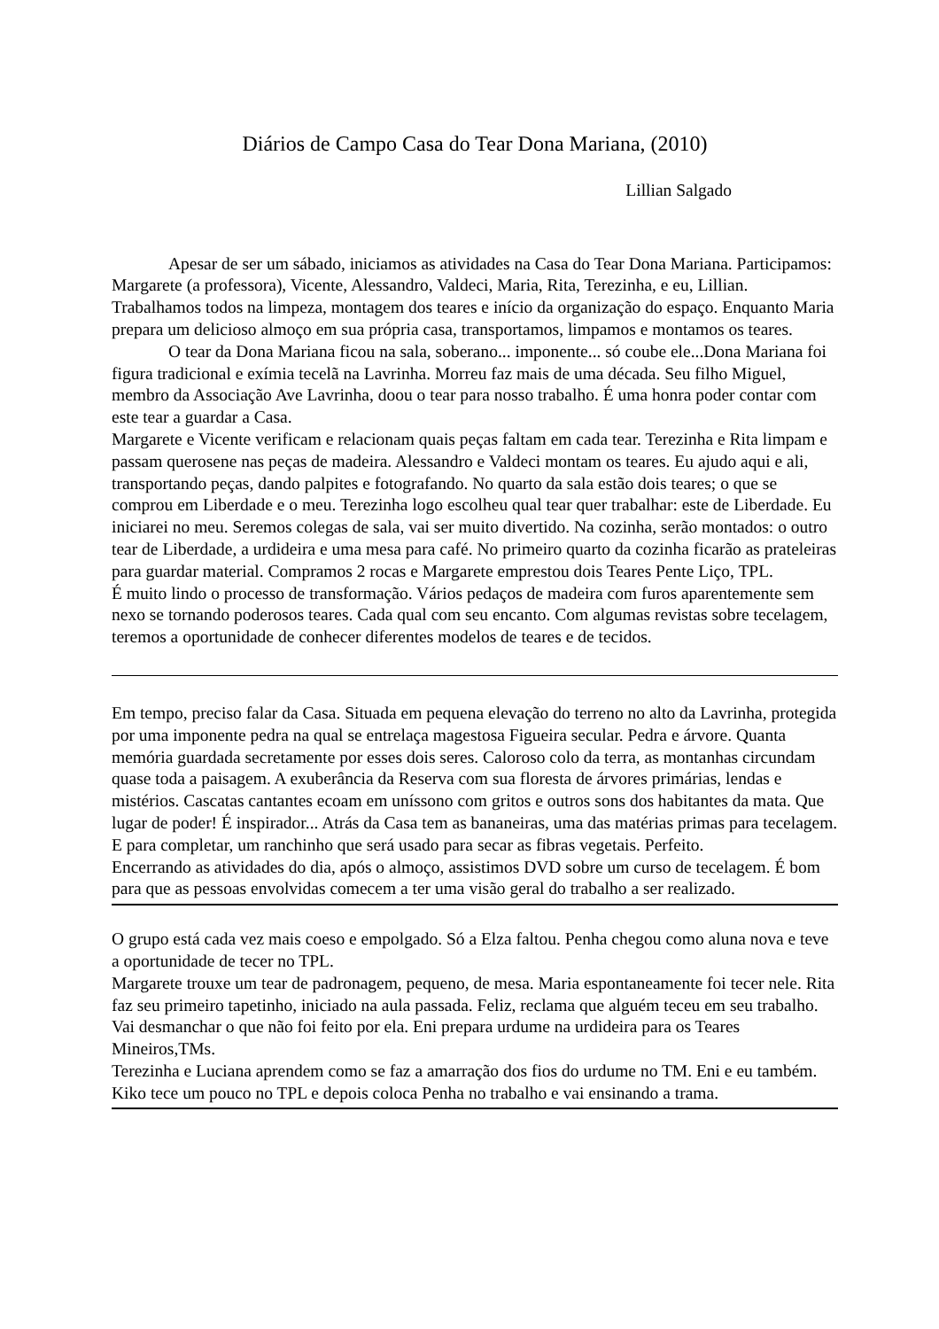Diários de Campo Casa do Tear Dona Mariana, (2010)
Lillian Salgado
Apesar de ser um sábado, iniciamos as atividades na Casa do Tear Dona Mariana. Participamos: Margarete (a professora), Vicente, Alessandro, Valdeci, Maria, Rita, Terezinha, e eu, Lillian. Trabalhamos todos na limpeza, montagem dos teares e início da organização do espaço. Enquanto Maria prepara um delicioso almoço em sua própria casa, transportamos, limpamos e montamos os teares.
O tear da Dona Mariana ficou na sala, soberano... imponente... só coube ele...Dona Mariana foi figura tradicional e exímia tecelã na Lavrinha. Morreu faz mais de uma década. Seu filho Miguel, membro da Associação Ave Lavrinha, doou o tear para nosso trabalho. É uma honra poder contar com este tear a guardar a Casa.
Margarete e Vicente verificam e relacionam quais peças faltam em cada tear. Terezinha e Rita limpam e passam querosene nas peças de madeira. Alessandro e Valdeci montam os teares. Eu ajudo aqui e ali, transportando peças, dando palpites e fotografando. No quarto da sala estão dois teares; o que se comprou em Liberdade e o meu. Terezinha logo escolheu qual tear quer trabalhar: este de Liberdade. Eu iniciarei no meu. Seremos colegas de sala, vai ser muito divertido. Na cozinha, serão montados: o outro tear de Liberdade, a urdideira e uma mesa para café. No primeiro quarto da cozinha ficarão as prateleiras para guardar material. Compramos 2 rocas e Margarete emprestou dois Teares Pente Liço, TPL.
É muito lindo o processo de transformação. Vários pedaços de madeira com furos aparentemente sem nexo se tornando poderosos teares. Cada qual com seu encanto. Com algumas revistas sobre tecelagem, teremos a oportunidade de conhecer diferentes modelos de teares e de tecidos.
Em tempo, preciso falar da Casa. Situada em pequena elevação do terreno no alto da Lavrinha, protegida por uma imponente pedra na qual se entrelaça magestosa Figueira secular. Pedra e árvore. Quanta memória guardada secretamente por esses dois seres. Caloroso colo da terra, as montanhas circundam quase toda a paisagem. A exuberância da Reserva com sua floresta de árvores primárias, lendas e mistérios. Cascatas cantantes ecoam em uníssono com gritos e outros sons dos habitantes da mata. Que lugar de poder! É inspirador... Atrás da Casa tem as bananeiras, uma das matérias primas para tecelagem. E para completar, um ranchinho que será usado para secar as fibras vegetais. Perfeito.
Encerrando as atividades do dia, após o almoço, assistimos DVD sobre um curso de tecelagem. É bom para que as pessoas envolvidas comecem a ter uma visão geral do trabalho a ser realizado.
O grupo está cada vez mais coeso e empolgado. Só a Elza faltou. Penha chegou como aluna nova e teve a oportunidade de tecer no TPL.
Margarete trouxe um tear de padronagem, pequeno, de mesa. Maria espontaneamente foi tecer nele. Rita faz seu primeiro tapetinho, iniciado na aula passada. Feliz, reclama que alguém teceu em seu trabalho. Vai desmanchar o que não foi feito por ela. Eni prepara urdume na urdideira para os Teares Mineiros,TMs.
Terezinha e Luciana aprendem como se faz a amarração dos fios do urdume no TM. Eni e eu também.
Kiko tece um pouco no TPL e depois coloca Penha no trabalho e vai ensinando a trama.